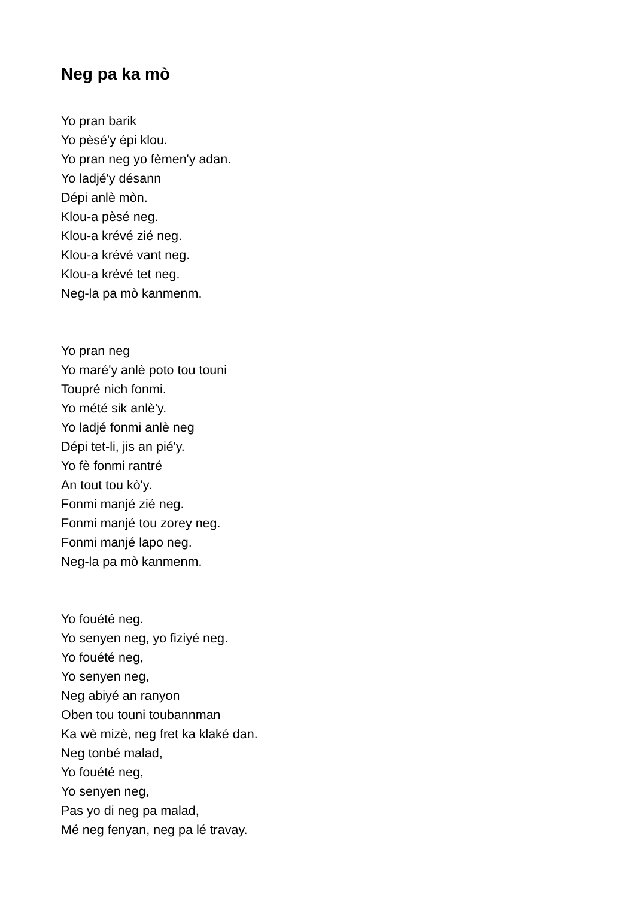Neg pa ka mò
Yo pran barik
Yo pèsé'y épi klou.
Yo pran neg yo fèmen'y adan.
Yo ladjé'y désann
Dépi anlè mòn.
Klou-a pèsé neg.
Klou-a krévé zié neg.
Klou-a krévé vant neg.
Klou-a krévé tet neg.
Neg-la pa mò kanmenm.
Yo pran neg
Yo maré'y anlè poto tou touni
Toupré nich fonmi.
Yo mété sik anlè'y.
Yo ladjé fonmi anlè neg
Dépi tet-li, jis an pié'y.
Yo fè fonmi rantré
An tout tou kò'y.
Fonmi manjé zié neg.
Fonmi manjé tou zorey neg.
Fonmi manjé lapo neg.
Neg-la pa mò kanmenm.
Yo fouété neg.
Yo senyen neg, yo fiziyé neg.
Yo fouété neg,
Yo senyen neg,
Neg abiyé an ranyon
Oben tou touni toubannman
Ka wè mizè, neg fret ka klaké dan.
Neg tonbé malad,
Yo fouété neg,
Yo senyen neg,
Pas yo di neg pa malad,
Mé neg fenyan, neg pa lé travay.